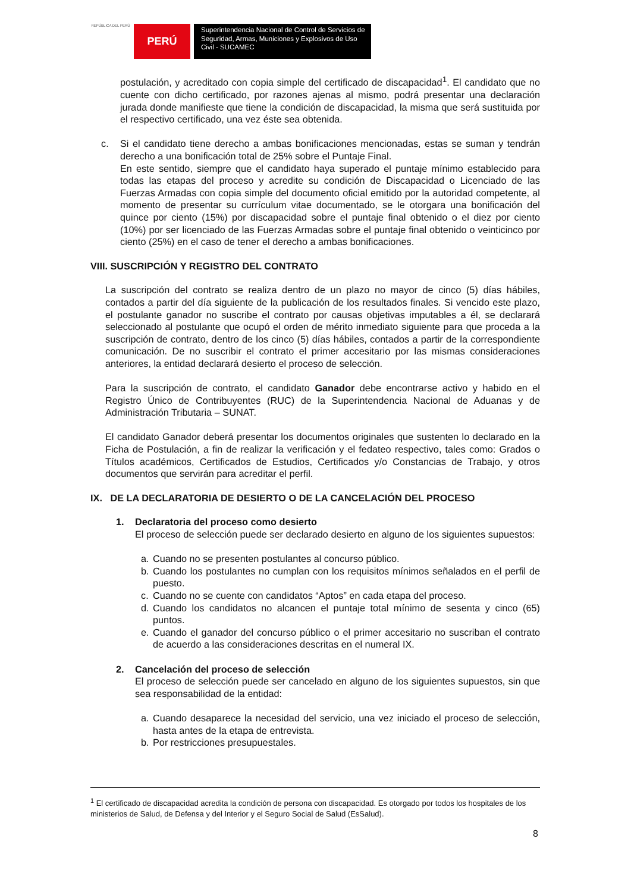REPÚBLICA DEL PERÚ
PERÚ
Superintendencia Nacional de Control de Servicios de Seguridad, Armas, Municiones y Explosivos de Uso Civil - SUCAMEC
postulación, y acreditado con copia simple del certificado de discapacidad<sup>1</sup>. El candidato que no cuente con dicho certificado, por razones ajenas al mismo, podrá presentar una declaración jurada donde manifieste que tiene la condición de discapacidad, la misma que será sustituida por el respectivo certificado, una vez éste sea obtenida.
c. Si el candidato tiene derecho a ambas bonificaciones mencionadas, estas se suman y tendrán derecho a una bonificación total de 25% sobre el Puntaje Final.
En este sentido, siempre que el candidato haya superado el puntaje mínimo establecido para todas las etapas del proceso y acredite su condición de Discapacidad o Licenciado de las Fuerzas Armadas con copia simple del documento oficial emitido por la autoridad competente, al momento de presentar su currículum vitae documentado, se le otorgara una bonificación del quince por ciento (15%) por discapacidad sobre el puntaje final obtenido o el diez por ciento (10%) por ser licenciado de las Fuerzas Armadas sobre el puntaje final obtenido o veinticinco por ciento (25%) en el caso de tener el derecho a ambas bonificaciones.
VIII. SUSCRIPCIÓN Y REGISTRO DEL CONTRATO
La suscripción del contrato se realiza dentro de un plazo no mayor de cinco (5) días hábiles, contados a partir del día siguiente de la publicación de los resultados finales. Si vencido este plazo, el postulante ganador no suscribe el contrato por causas objetivas imputables a él, se declarará seleccionado al postulante que ocupó el orden de mérito inmediato siguiente para que proceda a la suscripción de contrato, dentro de los cinco (5) días hábiles, contados a partir de la correspondiente comunicación. De no suscribir el contrato el primer accesitario por las mismas consideraciones anteriores, la entidad declarará desierto el proceso de selección.
Para la suscripción de contrato, el candidato Ganador debe encontrarse activo y habido en el Registro Único de Contribuyentes (RUC) de la Superintendencia Nacional de Aduanas y de Administración Tributaria – SUNAT.
El candidato Ganador deberá presentar los documentos originales que sustenten lo declarado en la Ficha de Postulación, a fin de realizar la verificación y el fedateo respectivo, tales como: Grados o Títulos académicos, Certificados de Estudios, Certificados y/o Constancias de Trabajo, y otros documentos que servirán para acreditar el perfil.
IX. DE LA DECLARATORIA DE DESIERTO O DE LA CANCELACIÓN DEL PROCESO
1. Declaratoria del proceso como desierto
El proceso de selección puede ser declarado desierto en alguno de los siguientes supuestos:
a. Cuando no se presenten postulantes al concurso público.
b. Cuando los postulantes no cumplan con los requisitos mínimos señalados en el perfil de puesto.
c. Cuando no se cuente con candidatos “Aptos” en cada etapa del proceso.
d. Cuando los candidatos no alcancen el puntaje total mínimo de sesenta y cinco (65) puntos.
e. Cuando el ganador del concurso público o el primer accesitario no suscriban el contrato de acuerdo a las consideraciones descritas en el numeral IX.
2. Cancelación del proceso de selección
El proceso de selección puede ser cancelado en alguno de los siguientes supuestos, sin que sea responsabilidad de la entidad:
a. Cuando desaparece la necesidad del servicio, una vez iniciado el proceso de selección, hasta antes de la etapa de entrevista.
b. Por restricciones presupuestales.
<sup>1</sup> El certificado de discapacidad acredita la condición de persona con discapacidad. Es otorgado por todos los hospitales de los ministerios de Salud, de Defensa y del Interior y el Seguro Social de Salud (EsSalud).
8